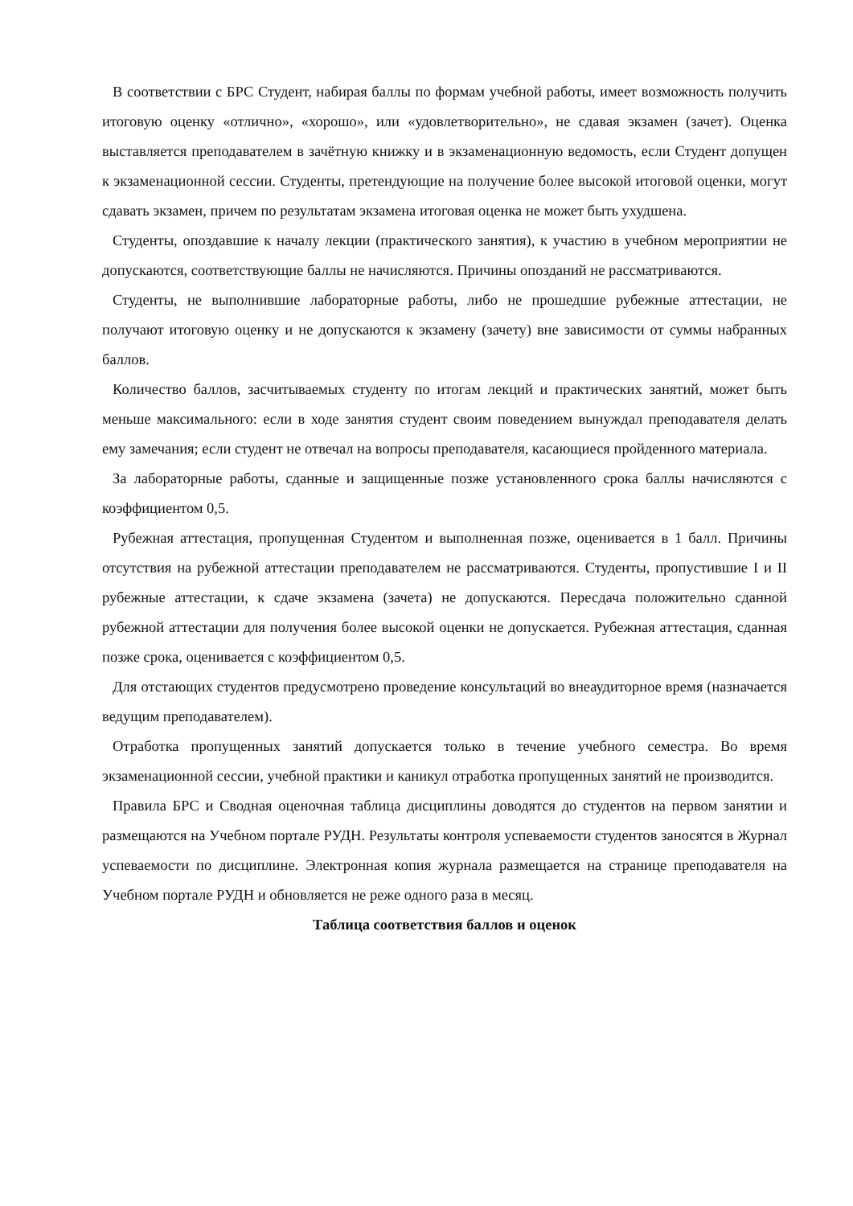В соответствии с БРС Студент, набирая баллы по формам учебной работы, имеет возможность получить итоговую оценку «отлично», «хорошо», или «удовлетворительно», не сдавая экзамен (зачет). Оценка выставляется преподавателем в зачётную книжку и в экзаменационную ведомость, если Студент допущен к экзаменационной сессии. Студенты, претендующие на получение более высокой итоговой оценки, могут сдавать экзамен, причем по результатам экзамена итоговая оценка не может быть ухудшена.
Студенты, опоздавшие к началу лекции (практического занятия), к участию в учебном мероприятии не допускаются, соответствующие баллы не начисляются. Причины опозданий не рассматриваются.
Студенты, не выполнившие лабораторные работы, либо не прошедшие рубежные аттестации, не получают итоговую оценку и не допускаются к экзамену (зачету) вне зависимости от суммы набранных баллов.
Количество баллов, засчитываемых студенту по итогам лекций и практических занятий, может быть меньше максимального: если в ходе занятия студент своим поведением вынуждал преподавателя делать ему замечания; если студент не отвечал на вопросы преподавателя, касающиеся пройденного материала.
За лабораторные работы, сданные и защищенные позже установленного срока баллы начисляются с коэффициентом 0,5.
Рубежная аттестация, пропущенная Студентом и выполненная позже, оценивается в 1 балл. Причины отсутствия на рубежной аттестации преподавателем не рассматриваются. Студенты, пропустившие I и II рубежные аттестации, к сдаче экзамена (зачета) не допускаются. Пересдача положительно сданной рубежной аттестации для получения более высокой оценки не допускается. Рубежная аттестация, сданная позже срока, оценивается с коэффициентом 0,5.
Для отстающих студентов предусмотрено проведение консультаций во внеаудиторное время (назначается ведущим преподавателем).
Отработка пропущенных занятий допускается только в течение учебного семестра. Во время экзаменационной сессии, учебной практики и каникул отработка пропущенных занятий не производится.
Правила БРС и Сводная оценочная таблица дисциплины доводятся до студентов на первом занятии и размещаются на Учебном портале РУДН. Результаты контроля успеваемости студентов заносятся в Журнал успеваемости по дисциплине. Электронная копия журнала размещается на странице преподавателя на Учебном портале РУДН и обновляется не реже одного раза в месяц.
Таблица соответствия баллов и оценок